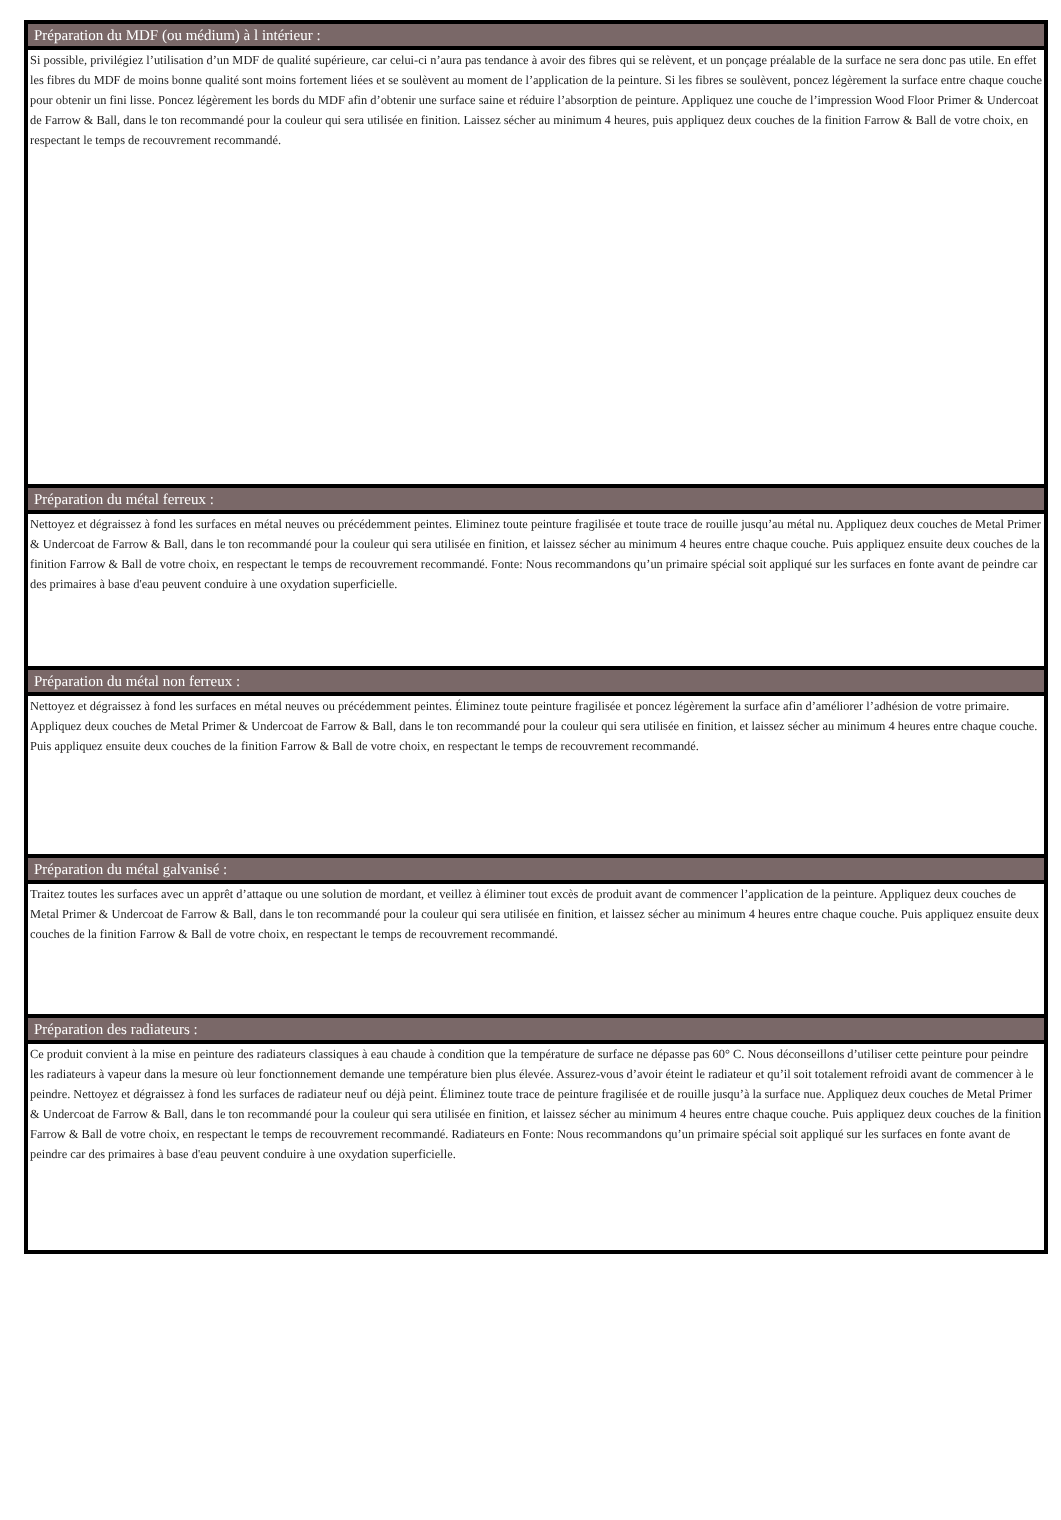Préparation du MDF (ou médium) à l intérieur :
Si possible, privilégiez l’utilisation d’un MDF de qualité supérieure, car celui-ci n’aura pas tendance à avoir des fibres qui se relèvent, et un ponçage préalable de la surface ne sera donc pas utile. En effet les fibres du MDF de moins bonne qualité sont moins fortement liées et se soulèvent au moment de l’application de la peinture. Si les fibres se soulèvent, poncez légèrement la surface entre chaque couche pour obtenir un fini lisse. Poncez légèrement les bords du MDF afin d’obtenir une surface saine et réduire l’absorption de peinture. Appliquez une couche de l’impression Wood Floor Primer & Undercoat de Farrow & Ball, dans le ton recommandé pour la couleur qui sera utilisée en finition. Laissez sécher au minimum 4 heures, puis appliquez deux couches de la finition Farrow & Ball de votre choix, en respectant le temps de recouvrement recommandé.
Préparation du métal ferreux :
Nettoyez et dégraissez à fond les surfaces en métal neuves ou précédemment peintes. Eliminez toute peinture fragilisée et toute trace de rouille jusqu’au métal nu. Appliquez deux couches de Metal Primer & Undercoat de Farrow & Ball, dans le ton recommandé pour la couleur qui sera utilisée en finition, et laissez sécher au minimum 4 heures entre chaque couche. Puis appliquez ensuite deux couches de la finition Farrow & Ball de votre choix, en respectant le temps de recouvrement recommandé. Fonte: Nous recommandons qu’un primaire spécial soit appliqué sur les surfaces en fonte avant de peindre car des primaires à base d'eau peuvent conduire à une oxydation superficielle.
Préparation du métal non ferreux :
Nettoyez et dégraissez à fond les surfaces en métal neuves ou précédemment peintes. Éliminez toute peinture fragilisée et poncez légèrement la surface afin d’améliorer l’adhésion de votre primaire. Appliquez deux couches de Metal Primer & Undercoat de Farrow & Ball, dans le ton recommandé pour la couleur qui sera utilisée en finition, et laissez sécher au minimum 4 heures entre chaque couche. Puis appliquez ensuite deux couches de la finition Farrow & Ball de votre choix, en respectant le temps de recouvrement recommandé.
Préparation du métal galvanisé :
Traitez toutes les surfaces avec un apprêt d’attaque ou une solution de mordant, et veillez à éliminer tout excès de produit avant de commencer l’application de la peinture. Appliquez deux couches de Metal Primer & Undercoat de Farrow & Ball, dans le ton recommandé pour la couleur qui sera utilisée en finition, et laissez sécher au minimum 4 heures entre chaque couche. Puis appliquez ensuite deux couches de la finition Farrow & Ball de votre choix, en respectant le temps de recouvrement recommandé.
Préparation des radiateurs :
Ce produit convient à la mise en peinture des radiateurs classiques à eau chaude à condition que la température de surface ne dépasse pas 60° C. Nous déconseillons d’utiliser cette peinture pour peindre les radiateurs à vapeur dans la mesure où leur fonctionnement demande une température bien plus élevée. Assurez-vous d’avoir éteint le radiateur et qu’il soit totalement refroidi avant de commencer à le peindre. Nettoyez et dégraissez à fond les surfaces de radiateur neuf ou déjà peint. Éliminez toute trace de peinture fragilisée et de rouille jusqu’à la surface nue. Appliquez deux couches de Metal Primer & Undercoat de Farrow & Ball, dans le ton recommandé pour la couleur qui sera utilisée en finition, et laissez sécher au minimum 4 heures entre chaque couche. Puis appliquez deux couches de la finition Farrow & Ball de votre choix, en respectant le temps de recouvrement recommandé. Radiateurs en Fonte: Nous recommandons qu’un primaire spécial soit appliqué sur les surfaces en fonte avant de peindre car des primaires à base d'eau peuvent conduire à une oxydation superficielle.